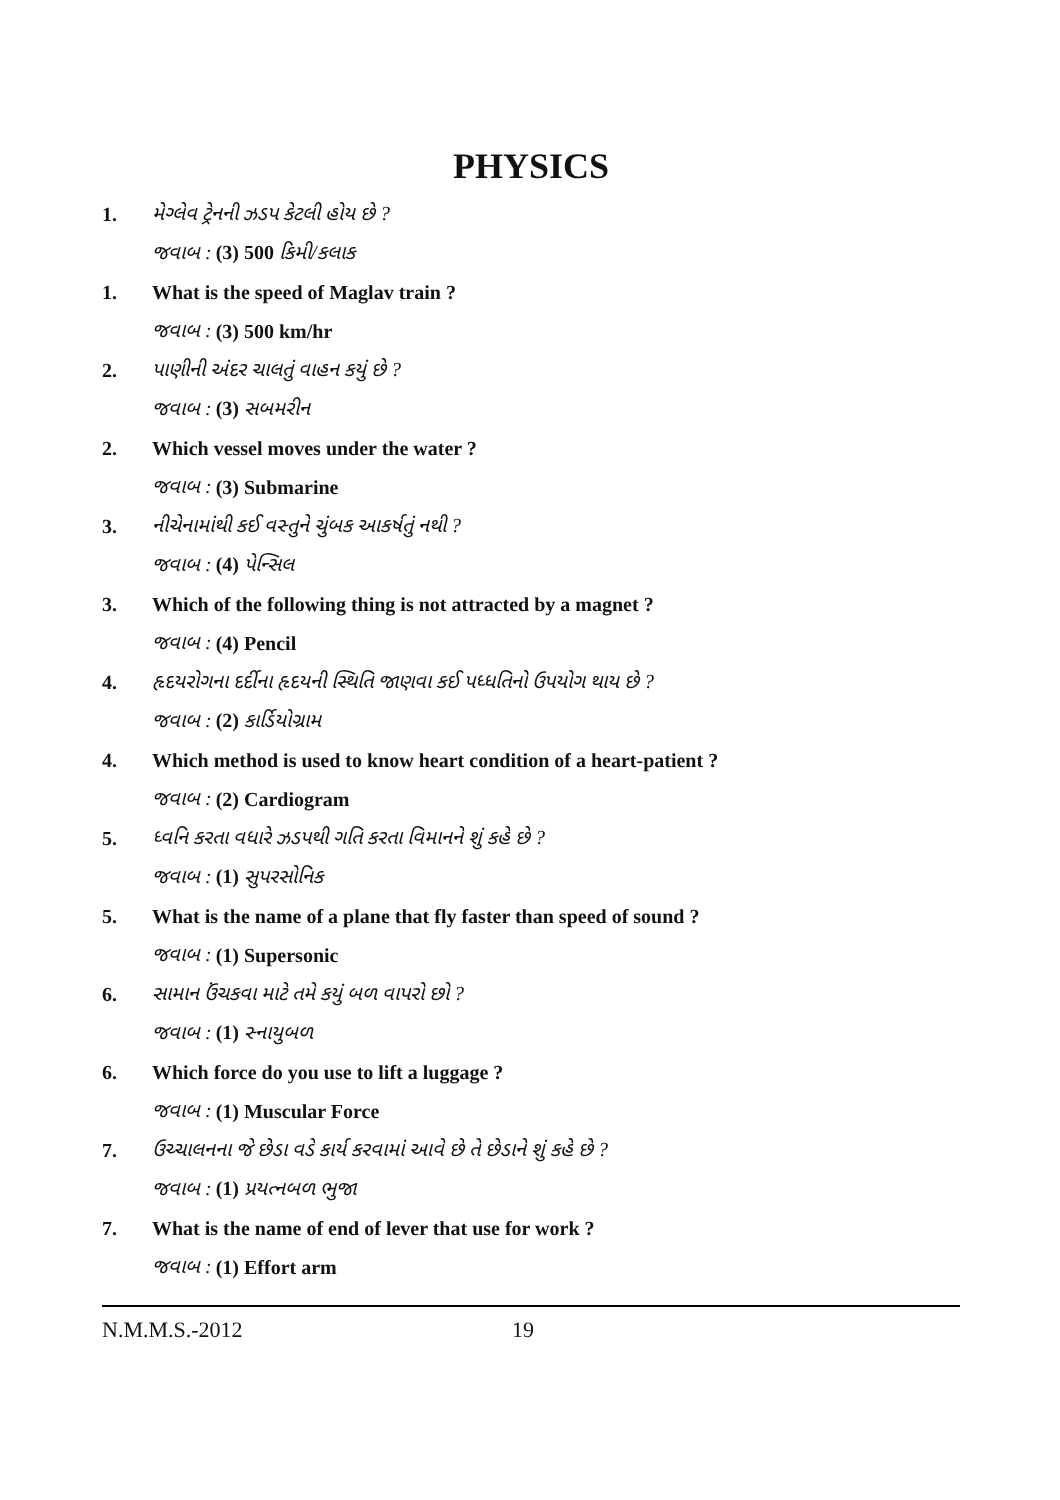PHYSICS
1. મેગ્લેવ ટ્રેનની ઝડપ કેટલી હોય છે ?
જવાબ : (3) 500 કિમી/કલાક
1. What is the speed of Maglav train ?
જવાબ : (3) 500 km/hr
2. પાણીની અંદર ચાલતું વાહન કયું છે ?
જવાબ : (3) સબમરીન
2. Which vessel moves under the water ?
જવાબ : (3) Submarine
3. નીચેનામાંથી કઈ વસ્તુને ચુંબક આકર્ષતું નથી ?
જવાબ : (4) પેન્સિલ
3. Which of the following thing is not attracted by a magnet ?
જવાબ : (4) Pencil
4. હૃદયરોગના દર્દીના હૃદયની સ્થિતિ જાણવા કઈ પધ્ધતિનો ઉપયોગ થાય છે ?
જવાબ : (2) કાર્ડિયોગ્રામ
4. Which method is used to know heart condition of a heart-patient ?
જવાબ : (2) Cardiogram
5. ધ્વનિ કરતા વધારે ઝડપથી ગતિ કરતા વિમાનને શું કહે છે ?
જવાબ : (1) સુપરસોનિક
5. What is the name of a plane that fly faster than speed of sound ?
જવાબ : (1) Supersonic
6. સામાન ઉંચકવા માટે તમે કયું બળ વાપરો છો ?
જવાબ : (1) સ્નાયુબળ
6. Which force do you use to lift a luggage ?
જવાબ : (1) Muscular Force
7. ઉચ્ચાલનના જે છેડા વડે કાર્ય કરવામાં આવે છે તે છેડાને શું કહે છે ?
જવાબ : (1) પ્રયત્નબળ ભુજા
7. What is the name of end of lever that use for work ?
જવાબ : (1) Effort arm
N.M.M.S.-2012 19